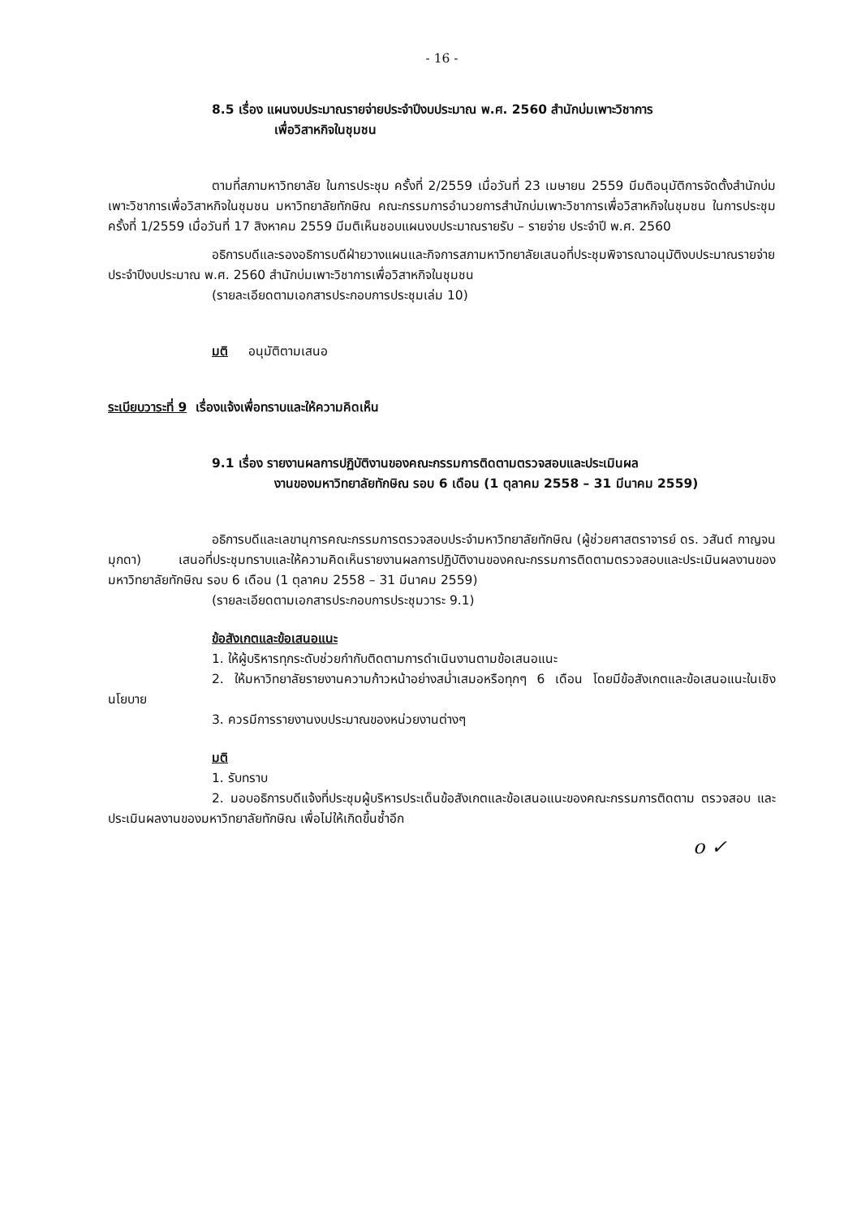- 16 -
8.5 เรื่อง แผนงบประมาณรายจ่ายประจำปีงบประมาณ พ.ศ. 2560 สำนักบ่มเพาะวิชาการ
เพื่อวิสาหกิจในชุมชน
ตามที่สภามหาวิทยาลัย ในการประชุม ครั้งที่ 2/2559 เมื่อวันที่ 23 เมษายน 2559 มีมติอนุมัติการจัดตั้งสำนักบ่มเพาะวิชาการเพื่อวิสาหกิจในชุมชน มหาวิทยาลัยทักษิณ คณะกรรมการอำนวยการสำนักบ่มเพาะวิชาการเพื่อวิสาหกิจในชุมชน ในการประชุมครั้งที่ 1/2559 เมื่อวันที่ 17 สิงหาคม 2559 มีมติเห็นชอบแผนงบประมาณรายรับ – รายจ่าย ประจำปี พ.ศ. 2560
อธิการบดีและรองอธิการบดีฝ่ายวางแผนและกิจการสภามหาวิทยาลัยเสนอที่ประชุมพิจารณาอนุมัติงบประมาณรายจ่ายประจำปีงบประมาณ พ.ศ. 2560 สำนักบ่มเพาะวิชาการเพื่อวิสาหกิจในชุมชน
(รายละเอียดตามเอกสารประกอบการประชุมเล่ม 10)
มติ อนุมัติตามเสนอ
ระเบียบวาระที่ 9 เรื่องแจ้งเพื่อทราบและให้ความคิดเห็น
9.1 เรื่อง รายงานผลการปฏิบัติงานของคณะกรรมการติดตามตรวจสอบและประเมินผล
งานของมหาวิทยาลัยทักษิณ รอบ 6 เดือน (1 ตุลาคม 2558 – 31 มีนาคม 2559)
อธิการบดีและเลขานุการคณะกรรมการตรวจสอบประจำมหาวิทยาลัยทักษิณ (ผู้ช่วยศาสตราจารย์ ดร. วสันต์ กาญจนมุกดา) เสนอที่ประชุมทราบและให้ความคิดเห็นรายงานผลการปฏิบัติงานของคณะกรรมการติดตามตรวจสอบและประเมินผลงานของมหาวิทยาลัยทักษิณ รอบ 6 เดือน (1 ตุลาคม 2558 – 31 มีนาคม 2559)
(รายละเอียดตามเอกสารประกอบการประชุมวาระ 9.1)
ข้อสังเกตและข้อเสนอแนะ
1. ให้ผู้บริหารทุกระดับช่วยกำกับติดตามการดำเนินงานตามข้อเสนอแนะ
2. ให้มหาวิทยาลัยรายงานความก้าวหน้าอย่างสม่ำเสมอหรือทุกๆ 6 เดือน โดยมีข้อสังเกตและข้อเสนอแนะในเชิงนโยบาย
3. ควรมีการรายงานงบประมาณของหน่วยงานต่างๆ
มติ
1. รับทราบ
2. มอบอธิการบดีแจ้งที่ประชุมผู้บริหารประเด็นข้อสังเกตและข้อเสนอแนะของคณะกรรมการติดตาม ตรวจสอบ และประเมินผลงานของมหาวิทยาลัยทักษิณ เพื่อไม่ให้เกิดขึ้นซ้ำอีก
o ✓